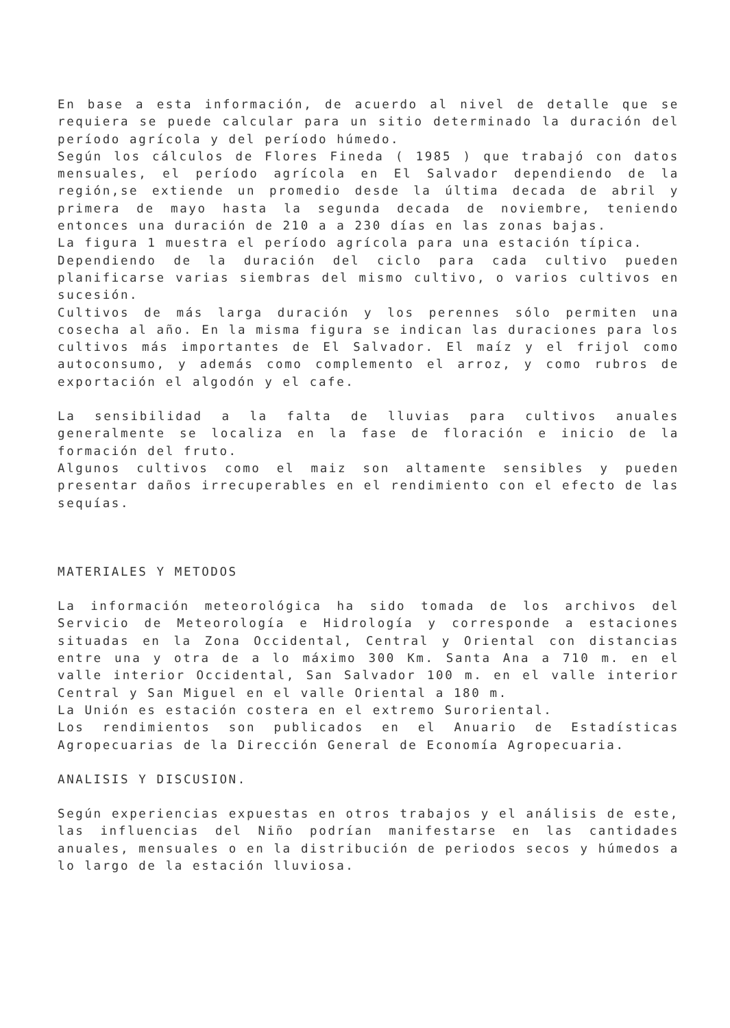En base a esta información, de acuerdo al nivel de detalle que se requiera se puede calcular para un sitio determinado la duración del período agrícola y del período húmedo.
Según los cálculos de Flores Fineda ( 1985 ) que trabajó con datos mensuales, el período agrícola en El Salvador dependiendo de la región,se extiende un promedio desde la última decada de abril y primera de mayo hasta la segunda decada de noviembre, teniendo entonces una duración de 210 a a 230 días en las zonas bajas.
La figura 1 muestra el período agrícola para una estación típica.
Dependiendo de la duración del ciclo para cada cultivo pueden planificarse varias siembras del mismo cultivo, o varios cultivos en sucesión.
Cultivos de más larga duración y los perennes sólo permiten una cosecha al año. En la misma figura se indican las duraciones para los cultivos más importantes de El Salvador. El maíz y el frijol como autoconsumo, y además como complemento el arroz, y como rubros de exportación el algodón y el cafe.
La sensibilidad a la falta de lluvias para cultivos anuales generalmente se localiza en la fase de floración e inicio de la formación del fruto.
Algunos cultivos como el maiz son altamente sensibles y pueden presentar daños irrecuperables en el rendimiento con el efecto de las sequías.
MATERIALES Y METODOS
La información meteorológica ha sido tomada de los archivos del Servicio de Meteorología e Hidrología y corresponde a estaciones situadas en la Zona Occidental, Central y Oriental con distancias entre una y otra de a lo máximo 300 Km. Santa Ana a 710 m. en el valle interior Occidental, San Salvador 100 m. en el valle interior Central y San Miguel en el valle Oriental a 180 m.
La Unión es estación costera en el extremo Suroriental.
Los rendimientos son publicados en el Anuario de Estadísticas Agropecuarias de la Dirección General de Economía Agropecuaria.
ANALISIS Y DISCUSION.
Según experiencias expuestas en otros trabajos y el análisis de este, las influencias del Niño podrían manifestarse en las cantidades anuales, mensuales o en la distribución de periodos secos y húmedos a lo largo de la estación lluviosa.